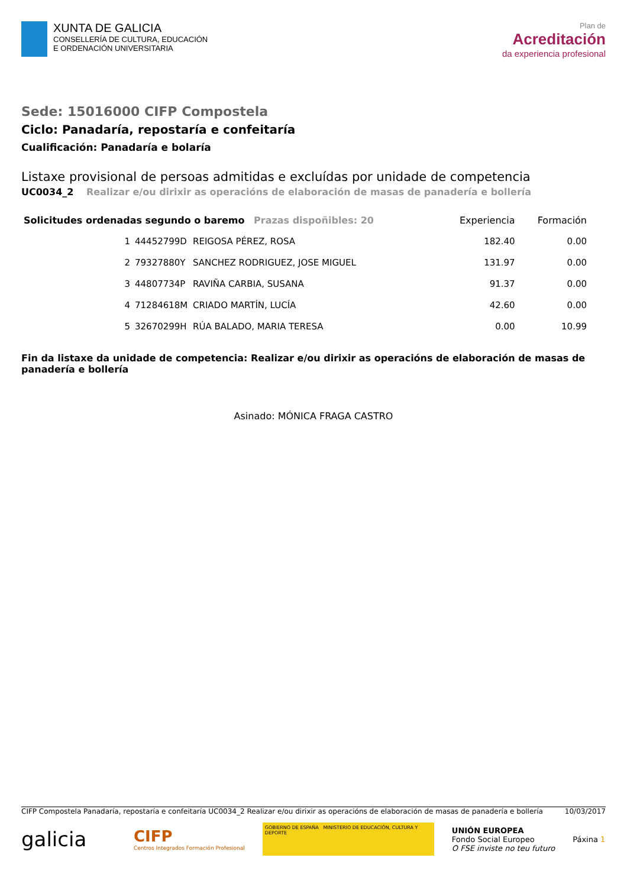XUNTA DE GALICIA
CONSELLERÍA DE CULTURA, EDUCACIÓN
E ORDENACIÓN UNIVERSITARIA
Plan de
Acreditación
da experiencia profesional
Sede: 15016000 CIFP Compostela
Ciclo: Panadaría, repostaría e confeitaría
Cualificación: Panadaría e bolaría
Listaxe provisional de persoas admitidas e excluídas por unidade de competencia
UC0034_2 Realizar e/ou dirixir as operacións de elaboración de masas de panadería e bollería
| Solicitudes ordenadas segundo o baremo Prazas dispoñibles: 20 | | | Experiencia | Formación |
| --- | --- | --- | --- | --- |
| 1 | 44452799D | REIGOSA PÉREZ, ROSA | 182.40 | 0.00 |
| 2 | 79327880Y | SANCHEZ RODRIGUEZ, JOSE MIGUEL | 131.97 | 0.00 |
| 3 | 44807734P | RAVIÑA CARBIA, SUSANA | 91.37 | 0.00 |
| 4 | 71284618M | CRIADO MARTÍN, LUCÍA | 42.60 | 0.00 |
| 5 | 32670299H | RÚA BALADO, MARIA TERESA | 0.00 | 10.99 |
Fin da listaxe da unidade de competencia: Realizar e/ou dirixir as operacións de elaboración de masas de panadería e bollería
Asinado: MÓNICA FRAGA CASTRO
CIFP Compostela Panadaría, repostaría e confeitaría UC0034_2 Realizar e/ou dirixir as operacións de elaboración de masas de panadería e bollería 10/03/2017
galicia
CIFP
Centros Integrados Formación Profesional
GOBIERNO DE ESPAÑA MINISTERIO DE EDUCACIÓN, CULTURA Y DEPORTE
UNIÓN EUROPEA
Fondo Social Europeo
O FSE inviste no teu futuro
Páxina 1